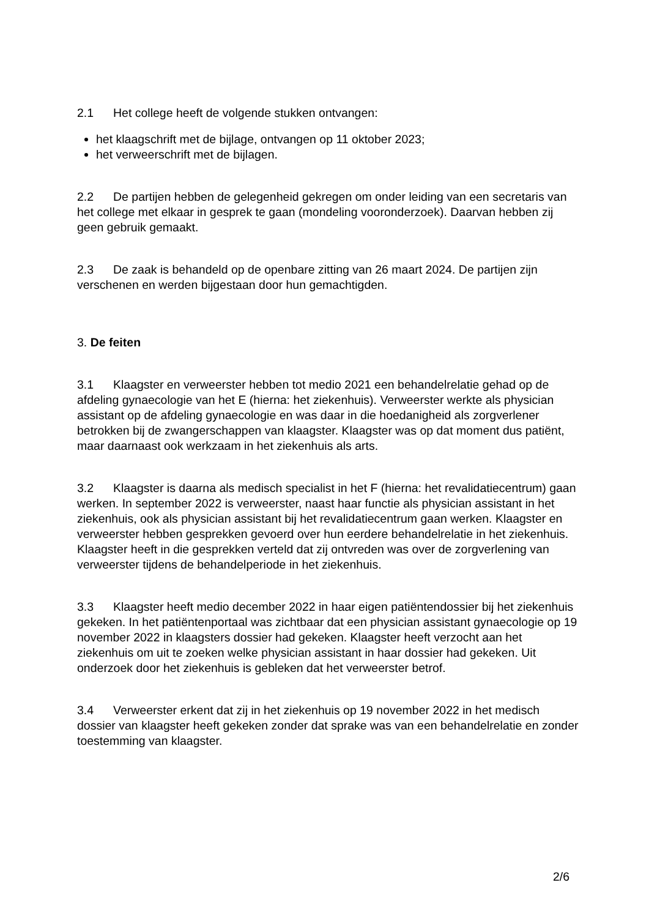2.1 Het college heeft de volgende stukken ontvangen:
het klaagschrift met de bijlage, ontvangen op 11 oktober 2023;
het verweerschrift met de bijlagen.
2.2 De partijen hebben de gelegenheid gekregen om onder leiding van een secretaris van het college met elkaar in gesprek te gaan (mondeling vooronderzoek). Daarvan hebben zij geen gebruik gemaakt.
2.3 De zaak is behandeld op de openbare zitting van 26 maart 2024. De partijen zijn verschenen en werden bijgestaan door hun gemachtigden.
3. De feiten
3.1 Klaagster en verweerster hebben tot medio 2021 een behandelrelatie gehad op de afdeling gynaecologie van het E (hierna: het ziekenhuis). Verweerster werkte als physician assistant op de afdeling gynaecologie en was daar in die hoedanigheid als zorgverlener betrokken bij de zwangerschappen van klaagster. Klaagster was op dat moment dus patiënt, maar daarnaast ook werkzaam in het ziekenhuis als arts.
3.2 Klaagster is daarna als medisch specialist in het F (hierna: het revalidatiecentrum) gaan werken. In september 2022 is verweerster, naast haar functie als physician assistant in het ziekenhuis, ook als physician assistant bij het revalidatiecentrum gaan werken. Klaagster en verweerster hebben gesprekken gevoerd over hun eerdere behandelrelatie in het ziekenhuis. Klaagster heeft in die gesprekken verteld dat zij ontvreden was over de zorgverlening van verweerster tijdens de behandelperiode in het ziekenhuis.
3.3 Klaagster heeft medio december 2022 in haar eigen patiëntendossier bij het ziekenhuis gekeken. In het patiëntenportaal was zichtbaar dat een physician assistant gynaecologie op 19 november 2022 in klaagsters dossier had gekeken. Klaagster heeft verzocht aan het ziekenhuis om uit te zoeken welke physician assistant in haar dossier had gekeken. Uit onderzoek door het ziekenhuis is gebleken dat het verweerster betrof.
3.4 Verweerster erkent dat zij in het ziekenhuis op 19 november 2022 in het medisch dossier van klaagster heeft gekeken zonder dat sprake was van een behandelrelatie en zonder toestemming van klaagster.
2/6